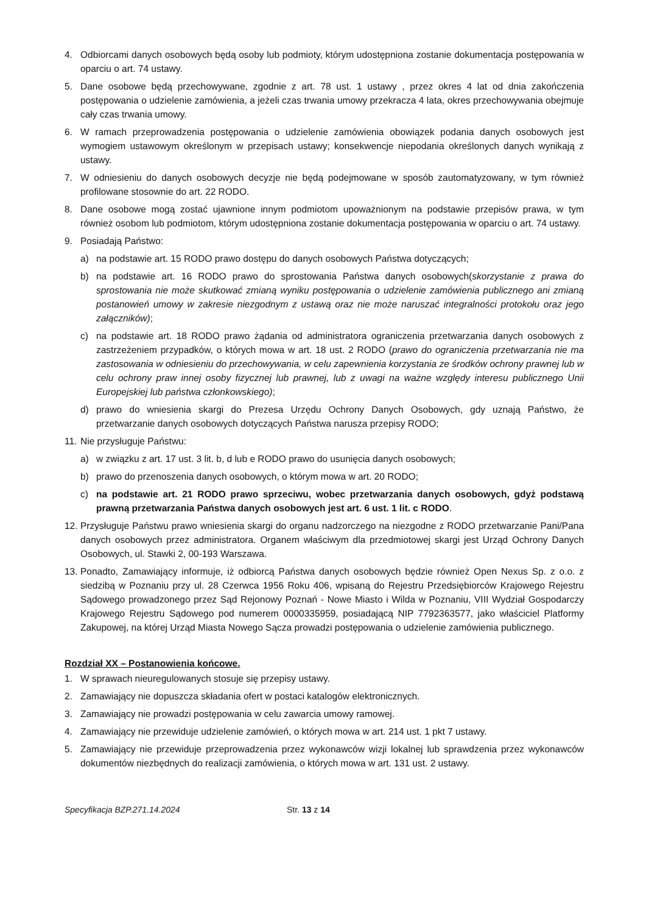4. Odbiorcami danych osobowych będą osoby lub podmioty, którym udostępniona zostanie dokumentacja postępowania w oparciu o art. 74 ustawy.
5. Dane osobowe będą przechowywane, zgodnie z art. 78 ust. 1 ustawy , przez okres 4 lat od dnia zakończenia postępowania o udzielenie zamówienia, a jeżeli czas trwania umowy przekracza 4 lata, okres przechowywania obejmuje cały czas trwania umowy.
6. W ramach przeprowadzenia postępowania o udzielenie zamówienia obowiązek podania danych osobowych jest wymogiem ustawowym określonym w przepisach ustawy; konsekwencje niepodania określonych danych wynikają z ustawy.
7. W odniesieniu do danych osobowych decyzje nie będą podejmowane w sposób zautomatyzowany, w tym również profilowane stosownie do art. 22 RODO.
8. Dane osobowe mogą zostać ujawnione innym podmiotom upoważnionym na podstawie przepisów prawa, w tym również osobom lub podmiotom, którym udostępniona zostanie dokumentacja postępowania w oparciu o art. 74 ustawy.
9. Posiadają Państwo:
a) na podstawie art. 15 RODO prawo dostępu do danych osobowych Państwa dotyczących;
b) na podstawie art. 16 RODO prawo do sprostowania Państwa danych osobowych(skorzystanie z prawa do sprostowania nie może skutkować zmianą wyniku postępowania o udzielenie zamówienia publicznego ani zmianą postanowień umowy w zakresie niezgodnym z ustawą oraz nie może naruszać integralności protokołu oraz jego załączników);
c) na podstawie art. 18 RODO prawo żądania od administratora ograniczenia przetwarzania danych osobowych z zastrzeżeniem przypadków, o których mowa w art. 18 ust. 2 RODO (prawo do ograniczenia przetwarzania nie ma zastosowania w odniesieniu do przechowywania, w celu zapewnienia korzystania ze środków ochrony prawnej lub w celu ochrony praw innej osoby fizycznej lub prawnej, lub z uwagi na ważne względy interesu publicznego Unii Europejskiej lub państwa członkowskiego);
d) prawo do wniesienia skargi do Prezesa Urzędu Ochrony Danych Osobowych, gdy uznają Państwo, że przetwarzanie danych osobowych dotyczących Państwa narusza przepisy RODO;
11. Nie przysługuje Państwu:
a) w związku z art. 17 ust. 3 lit. b, d lub e RODO prawo do usunięcia danych osobowych;
b) prawo do przenoszenia danych osobowych, o którym mowa w art. 20 RODO;
c) na podstawie art. 21 RODO prawo sprzeciwu, wobec przetwarzania danych osobowych, gdyż podstawą prawną przetwarzania Państwa danych osobowych jest art. 6 ust. 1 lit. c RODO.
12. Przysługuje Państwu prawo wniesienia skargi do organu nadzorczego na niezgodne z RODO przetwarzanie Pani/Pana danych osobowych przez administratora. Organem właściwym dla przedmiotowej skargi jest Urząd Ochrony Danych Osobowych, ul. Stawki 2, 00-193 Warszawa.
13. Ponadto, Zamawiający informuje, iż odbiorcą Państwa danych osobowych będzie również Open Nexus Sp. z o.o. z siedzibą w Poznaniu przy ul. 28 Czerwca 1956 Roku 406, wpisaną do Rejestru Przedsiębiorców Krajowego Rejestru Sądowego prowadzonego przez Sąd Rejonowy Poznań - Nowe Miasto i Wilda w Poznaniu, VIII Wydział Gospodarczy Krajowego Rejestru Sądowego pod numerem 0000335959, posiadającą NIP 7792363577, jako właściciel Platformy Zakupowej, na której Urząd Miasta Nowego Sącza prowadzi postępowania o udzielenie zamówienia publicznego.
Rozdział XX – Postanowienia końcowe.
1. W sprawach nieuregulowanych stosuje się przepisy ustawy.
2. Zamawiający nie dopuszcza składania ofert w postaci katalogów elektronicznych.
3. Zamawiający nie prowadzi postępowania w celu zawarcia umowy ramowej.
4. Zamawiający nie przewiduje udzielenie zamówień, o których mowa w art. 214 ust. 1 pkt 7 ustawy.
5. Zamawiający nie przewiduje przeprowadzenia przez wykonawców wizji lokalnej lub sprawdzenia przez wykonawców dokumentów niezbędnych do realizacji zamówienia, o których mowa w art. 131 ust. 2 ustawy.
Specyfikacja BZP.271.14.2024 Str. 13 z 14